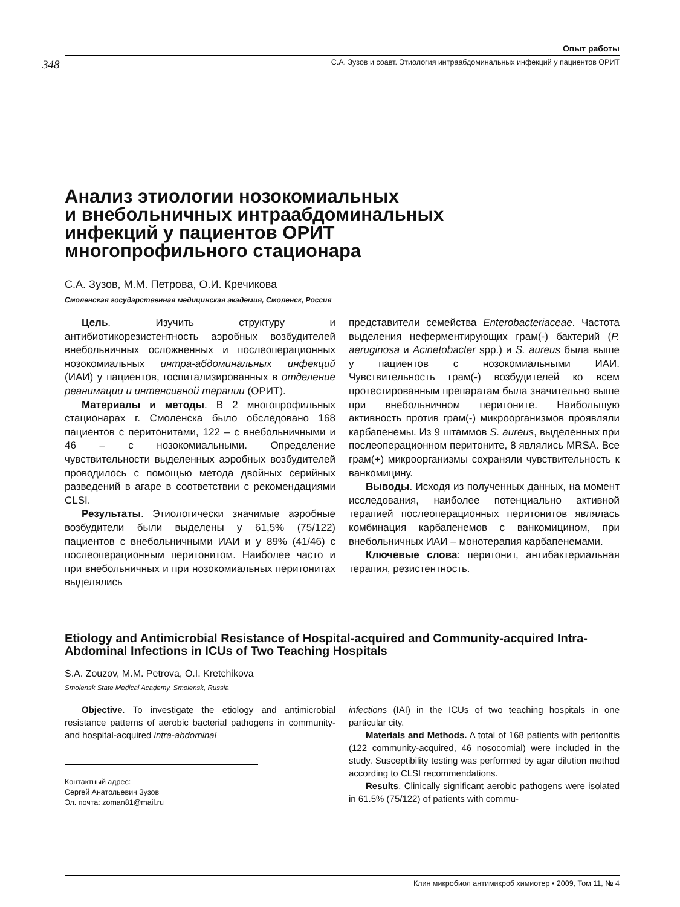Опыт работы
348 С.А. Зузов и соавт. Этиология интраабдоминальных инфекций у пациентов ОРИТ
Анализ этиологии нозокомиальных
и внебольничных интраабдоминальных
инфекций у пациентов ОРИТ
многопрофильного стационара
С.А. Зузов, М.М. Петрова, О.И. Кречикова
Смоленская государственная медицинская академия, Смоленск, Россия
Цель. Изучить структуру и антибиотикорезистентность аэробных возбудителей внебольничных осложненных и послеоперационных нозокомиальных интра-абдоминальных инфекций (ИАИ) у пациентов, госпитализированных в отделение реанимации и интенсивной терапии (ОРИТ).
Материалы и методы. В 2 многопрофильных стационарах г. Смоленска было обследовано 168 пациентов с перитонитами, 122 – с внебольничными и 46 – с нозокомиальными. Определение чувствительности выделенных аэробных возбудителей проводилось с помощью метода двойных серийных разведений в агаре в соответствии с рекомендациями CLSI.
Результаты. Этиологически значимые аэробные возбудители были выделены у 61,5% (75/122) пациентов с внебольничными ИАИ и у 89% (41/46) с послеоперационным перитонитом. Наиболее часто и при внебольничных и при нозокомиальных перитонитах выделялись
представители семейства Enterobacteriaceae. Частота выделения неферментирующих грам(-) бактерий (P. aeruginosa и Acinetobacter spp.) и S. aureus была выше у пациентов с нозокомиальными ИАИ. Чувствительность грам(-) возбудителей ко всем протестированным препаратам была значительно выше при внебольничном перитоните. Наибольшую активность против грам(-) микроорганизмов проявляли карбапенемы. Из 9 штаммов S. aureus, выделенных при послеоперационном перитоните, 8 являлись MRSA. Все грам(+) микроорганизмы сохраняли чувствительность к ванкомицину.
Выводы. Исходя из полученных данных, на момент исследования, наиболее потенциально активной терапией послеоперационных перитонитов являлась комбинация карбапенемов с ванкомицином, при внебольничных ИАИ – монотерапия карбапенемами.
Ключевые слова: перитонит, антибактериальная терапия, резистентность.
Etiology and Antimicrobial Resistance of Hospital-acquired and Community-acquired Intra-Abdominal Infections in ICUs of Two Teaching Hospitals
S.A. Zouzov, M.M. Petrova, O.I. Kretchikova
Smolensk State Medical Academy, Smolensk, Russia
Objective. To investigate the etiology and antimicrobial resistance patterns of aerobic bacterial pathogens in community- and hospital-acquired intra-abdominal
Контактный адрес:
Сергей Анатольевич Зузов
Эл. почта: zoman81@mail.ru
infections (IAI) in the ICUs of two teaching hospitals in one particular city.
Materials and Methods. A total of 168 patients with peritonitis (122 community-acquired, 46 nosocomial) were included in the study. Susceptibility testing was performed by agar dilution method according to CLSI recommendations.
Results. Clinically significant aerobic pathogens were isolated in 61.5% (75/122) of patients with commu-
Клин микробиол антимикроб химиотер • 2009, Том 11, № 4